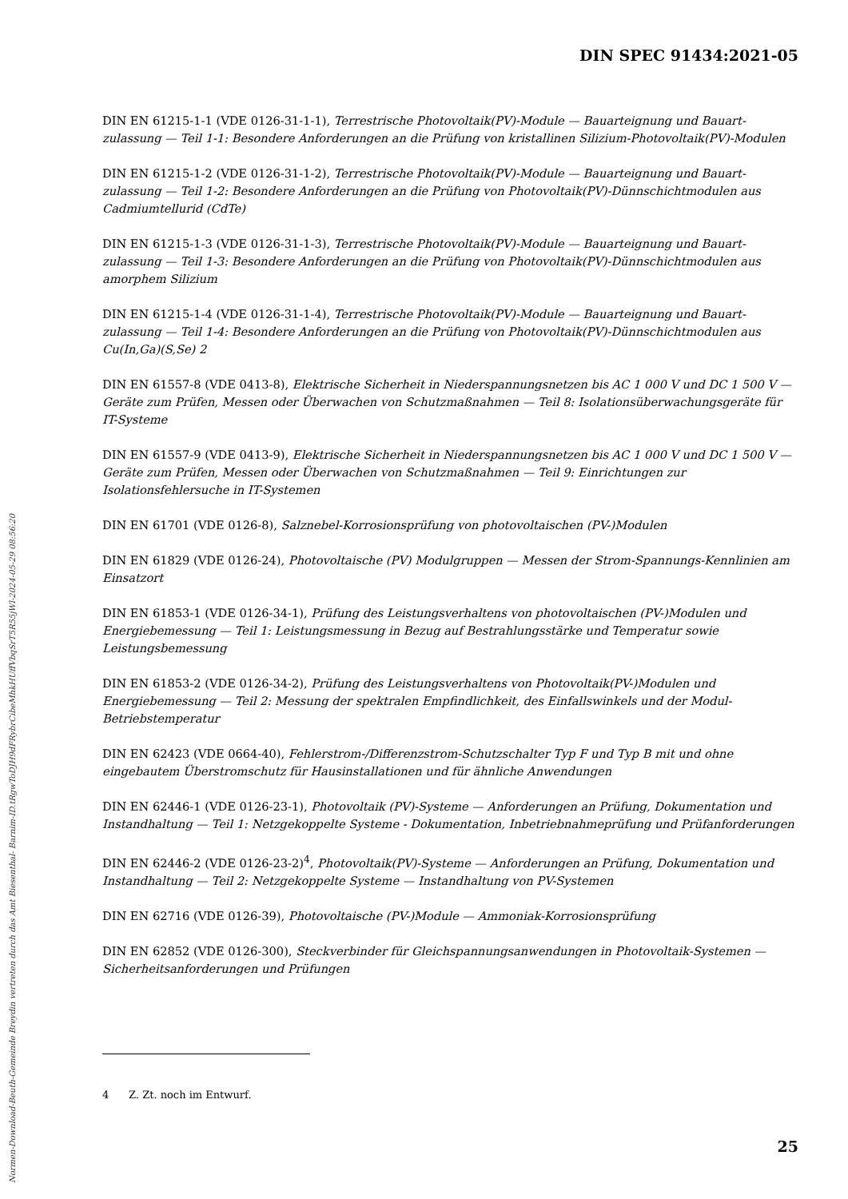Normen-Download-Beuth-Gemeinde Breydin vertreten durch das Amt Biesenthal- Barnim-ID.tRgwToDJH9dFRybrCibeMhkHUffVbqSrT5R55jWl-2024-05-29 08:56:20
DIN SPEC 91434:2021-05
DIN EN 61215-1-1 (VDE 0126-31-1-1), Terrestrische Photovoltaik(PV)-Module — Bauarteignung und Bauart­zulassung — Teil 1-1: Besondere Anforderungen an die Prüfung von kristallinen Silizium-Photovoltaik(PV)-Modulen
DIN EN 61215-1-2 (VDE 0126-31-1-2), Terrestrische Photovoltaik(PV)-Module — Bauarteignung und Bauart­zulassung — Teil 1-2: Besondere Anforderungen an die Prüfung von Photovoltaik(PV)-Dünnschichtmodulen aus Cadmiumtellurid (CdTe)
DIN EN 61215-1-3 (VDE 0126-31-1-3), Terrestrische Photovoltaik(PV)-Module — Bauarteignung und Bauart­zulassung — Teil 1-3: Besondere Anforderungen an die Prüfung von Photovoltaik(PV)-Dünnschichtmodulen aus amorphem Silizium
DIN EN 61215-1-4 (VDE 0126-31-1-4), Terrestrische Photovoltaik(PV)-Module — Bauarteignung und Bauart­zulassung — Teil 1-4: Besondere Anforderungen an die Prüfung von Photovoltaik(PV)-Dünnschichtmodulen aus Cu(In,Ga)(S,Se) 2
DIN EN 61557-8 (VDE 0413-8), Elektrische Sicherheit in Niederspannungsnetzen bis AC 1 000 V und DC 1 500 V — Geräte zum Prüfen, Messen oder Überwachen von Schutzmaßnahmen — Teil 8: Isolations­überwachungsgeräte für IT-Systeme
DIN EN 61557-9 (VDE 0413-9), Elektrische Sicherheit in Niederspannungsnetzen bis AC 1 000 V und DC 1 500 V — Geräte zum Prüfen, Messen oder Überwachen von Schutzmaßnahmen — Teil 9: Einrichtungen zur Isolationsfehlersuche in IT-Systemen
DIN EN 61701 (VDE 0126-8), Salznebel-Korrosionsprüfung von photovoltaischen (PV-)Modulen
DIN EN 61829 (VDE 0126-24), Photovoltaische (PV) Modulgruppen — Messen der Strom-Spannungs-Kenn­linien am Einsatzort
DIN EN 61853-1 (VDE 0126-34-1), Prüfung des Leistungsverhaltens von photovoltaischen (PV-)Modulen und Energiebemessung — Teil 1: Leistungsmessung in Bezug auf Bestrahlungsstärke und Temperatur sowie Leistungsbemessung
DIN EN 61853-2 (VDE 0126-34-2), Prüfung des Leistungsverhaltens von Photovoltaik(PV-)Modulen und Energiebemessung — Teil 2: Messung der spektralen Empfindlichkeit, des Einfallswinkels und der Modul-Betriebstemperatur
DIN EN 62423 (VDE 0664-40), Fehlerstrom-/Differenzstrom-Schutzschalter Typ F und Typ B mit und ohne eingebautem Überstromschutz für Hausinstallationen und für ähnliche Anwendungen
DIN EN 62446-1 (VDE 0126-23-1), Photovoltaik (PV)-Systeme — Anforderungen an Prüfung, Dokumentation und Instandhaltung — Teil 1: Netzgekoppelte Systeme - Dokumentation, Inbetriebnahmeprüfung und Prüfanforderungen
DIN EN 62446-2 (VDE 0126-23-2)<sup>4</sup>, Photovoltaik(PV)-Systeme — Anforderungen an Prüfung, Dokumentation und Instandhaltung — Teil 2: Netzgekoppelte Systeme — Instandhaltung von PV-Systemen
DIN EN 62716 (VDE 0126-39), Photovoltaische (PV-)Module — Ammoniak-Korrosionsprüfung
DIN EN 62852 (VDE 0126-300), Steckverbinder für Gleichspannungsanwendungen in Photovoltaik-Systemen — Sicherheitsanforderungen und Prüfungen
4 Z. Zt. noch im Entwurf.
25